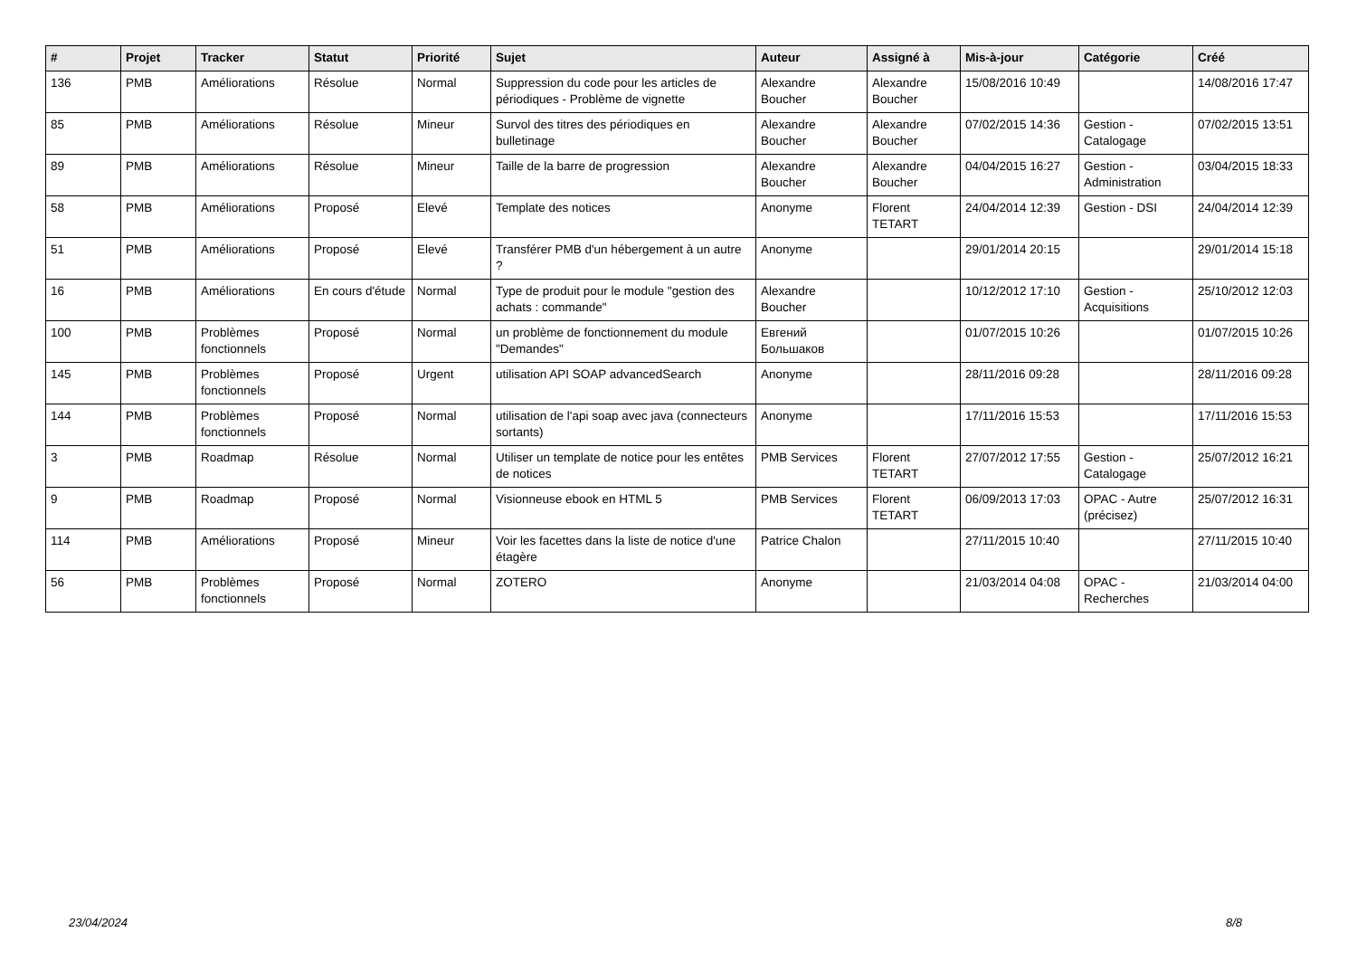| # | Projet | Tracker | Statut | Priorité | Sujet | Auteur | Assigné à | Mis-à-jour | Catégorie | Créé |
| --- | --- | --- | --- | --- | --- | --- | --- | --- | --- | --- |
| 136 | PMB | Améliorations | Résolue | Normal | Suppression du code pour les articles de périodiques - Problème de vignette | Alexandre Boucher | Alexandre Boucher | 15/08/2016 10:49 | | 14/08/2016 17:47 |
| 85 | PMB | Améliorations | Résolue | Mineur | Survol des titres des périodiques en bulletinage | Alexandre Boucher | Alexandre Boucher | 07/02/2015 14:36 | Gestion - Catalogage | 07/02/2015 13:51 |
| 89 | PMB | Améliorations | Résolue | Mineur | Taille de la barre de progression | Alexandre Boucher | Alexandre Boucher | 04/04/2015 16:27 | Gestion - Administration | 03/04/2015 18:33 |
| 58 | PMB | Améliorations | Proposé | Elevé | Template des notices | Anonyme | Florent TETART | 24/04/2014 12:39 | Gestion - DSI | 24/04/2014 12:39 |
| 51 | PMB | Améliorations | Proposé | Elevé | Transférer PMB d'un hébergement à un autre ? | Anonyme | | 29/01/2014 20:15 | | 29/01/2014 15:18 |
| 16 | PMB | Améliorations | En cours d'étude | Normal | Type de produit pour le module "gestion des achats : commande" | Alexandre Boucher | | 10/12/2012 17:10 | Gestion - Acquisitions | 25/10/2012 12:03 |
| 100 | PMB | Problèmes fonctionnels | Proposé | Normal | un problème de fonctionnement du module "Demandes" | Евгений Большаков | | 01/07/2015 10:26 | | 01/07/2015 10:26 |
| 145 | PMB | Problèmes fonctionnels | Proposé | Urgent | utilisation API SOAP advancedSearch | Anonyme | | 28/11/2016 09:28 | | 28/11/2016 09:28 |
| 144 | PMB | Problèmes fonctionnels | Proposé | Normal | utilisation de l'api soap avec java (connecteurs sortants) | Anonyme | | 17/11/2016 15:53 | | 17/11/2016 15:53 |
| 3 | PMB | Roadmap | Résolue | Normal | Utiliser un template de notice pour les entêtes de notices | PMB Services | Florent TETART | 27/07/2012 17:55 | Gestion - Catalogage | 25/07/2012 16:21 |
| 9 | PMB | Roadmap | Proposé | Normal | Visionneuse ebook en HTML 5 | PMB Services | Florent TETART | 06/09/2013 17:03 | OPAC - Autre (précisez) | 25/07/2012 16:31 |
| 114 | PMB | Améliorations | Proposé | Mineur | Voir les facettes dans la liste de notice d'une étagère | Patrice Chalon | | 27/11/2015 10:40 | | 27/11/2015 10:40 |
| 56 | PMB | Problèmes fonctionnels | Proposé | Normal | ZOTERO | Anonyme | | 21/03/2014 04:08 | OPAC - Recherches | 21/03/2014 04:00 |
23/04/2024 8/8